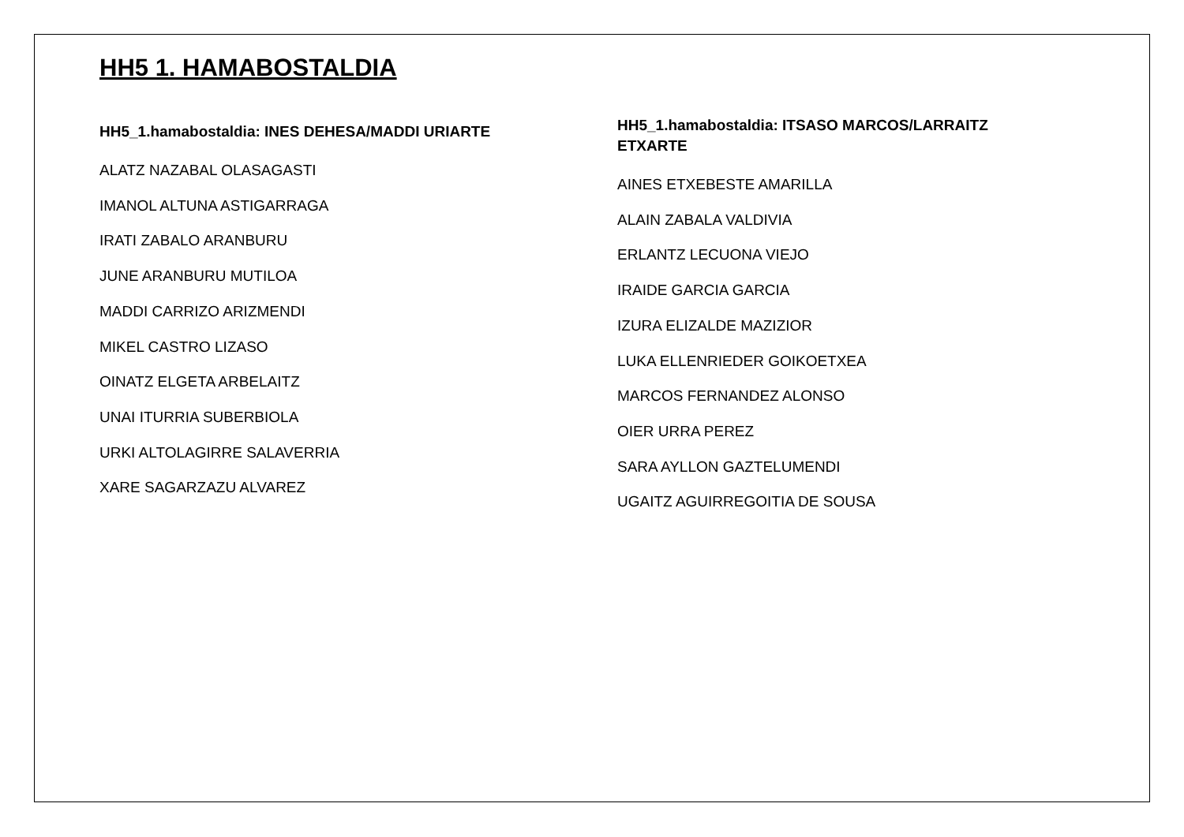HH5 1. HAMABOSTALDIA
HH5_1.hamabostaldia: INES DEHESA/MADDI URIARTE
ALATZ NAZABAL OLASAGASTI
IMANOL ALTUNA ASTIGARRAGA
IRATI ZABALO ARANBURU
JUNE ARANBURU MUTILOA
MADDI CARRIZO ARIZMENDI
MIKEL CASTRO LIZASO
OINATZ ELGETA ARBELAITZ
UNAI ITURRIA SUBERBIOLA
URKI ALTOLAGIRRE SALAVERRIA
XARE SAGARZAZU ALVAREZ
HH5_1.hamabostaldia: ITSASO MARCOS/LARRAITZ ETXARTE
AINES ETXEBESTE AMARILLA
ALAIN ZABALA VALDIVIA
ERLANTZ LECUONA VIEJO
IRAIDE GARCIA GARCIA
IZURA ELIZALDE MAZIZIOR
LUKA ELLENRIEDER GOIKOETXEA
MARCOS FERNANDEZ ALONSO
OIER URRA PEREZ
SARA AYLLON GAZTELUMENDI
UGAITZ AGUIRREGOITIA DE SOUSA